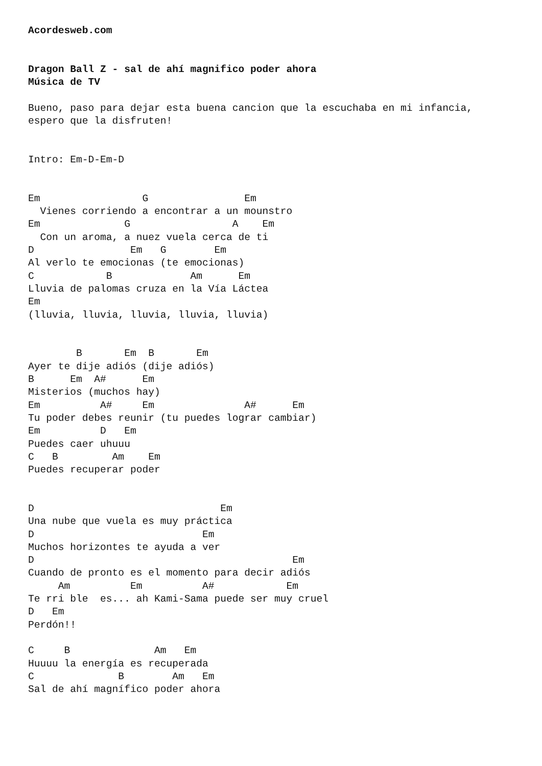Acordesweb.com


Dragon Ball Z - sal de ahí magnifico poder ahora
Música de TV

Bueno, paso para dejar esta buena cancion que la escuchaba en mi infancia,
espero que la disfruten!


Intro: Em-D-Em-D


Em                 G                Em
  Vienes corriendo a encontrar a un mounstro
Em              G                 A    Em
  Con un aroma, a nuez vuela cerca de ti
D                Em   G        Em
Al verlo te emocionas (te emocionas)
C            B             Am      Em
Lluvia de palomas cruza en la Vía Láctea
Em
(lluvia, lluvia, lluvia, lluvia, lluvia)


        B       Em  B       Em
Ayer te dije adiós (dije adiós)
B      Em  A#      Em
Misterios (muchos hay)
Em          A#     Em               A#      Em
Tu poder debes reunir (tu puedes lograr cambiar)
Em          D   Em
Puedes caer uhuuu
C   B         Am    Em
Puedes recuperar poder


D                               Em
Una nube que vuela es muy práctica
D                            Em
Muchos horizontes te ayuda a ver
D                                           Em
Cuando de pronto es el momento para decir adiós
     Am          Em          A#            Em
Te rri ble  es... ah Kami-Sama puede ser muy cruel
D   Em
Perdón!!

C     B              Am   Em
Huuuu la energía es recuperada
C              B        Am   Em
Sal de ahí magnífico poder ahora